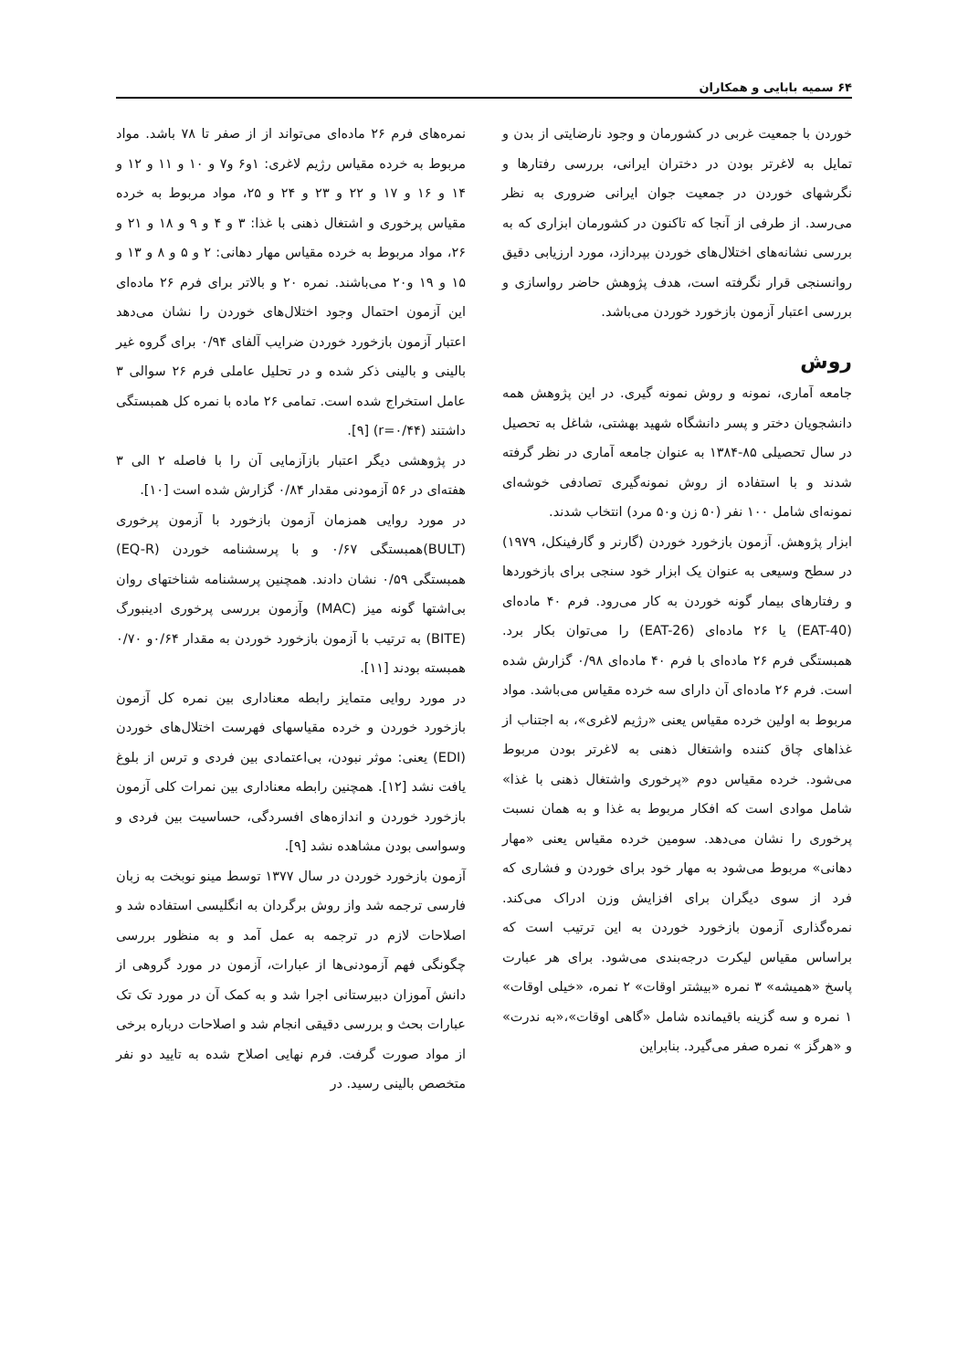۶۴ سمیه بابایی و همکاران
خوردن با جمعیت غربی در کشورمان و وجود نارضایتی از بدن و تمایل به لاغرتر بودن در دختران ایرانی، بررسی رفتارها و نگرشهای خوردن در جمعیت جوان ایرانی ضروری به نظر می‌رسد. از طرفی از آنجا که تاکنون در کشورمان ابزاری که به بررسی نشانه‌های اختلال‌های خوردن بپردازد، مورد ارزیابی دقیق روانسنجی قرار نگرفته است، هدف پژوهش حاضر رواسازی و بررسی اعتبار آزمون بازخورد خوردن می‌باشد.
روش
جامعه آماری، نمونه و روش نمونه گیری. در این پژوهش همه دانشجویان دختر و پسر دانشگاه شهید بهشتی، شاغل به تحصیل در سال تحصیلی ۸۵-۱۳۸۴ به عنوان جامعه آماری در نظر گرفته شدند و با استفاده از روش نمونه‌گیری تصادفی خوشه‌ای نمونه‌ای شامل ۱۰۰ نفر (۵۰ زن و۵۰ مرد) انتخاب شدند.
ابزار پژوهش. آزمون بازخورد خوردن (گارنر و گارفینکل، ۱۹۷۹) در سطح وسیعی به عنوان یک ابزار خود سنجی برای بازخوردها و رفتارهای بیمار گونه خوردن به کار می‌رود. فرم ۴۰ ماده‌ای (EAT-40) یا ۲۶ ماده‌ای (EAT-26) را می‌توان بکار برد. همبستگی فرم ۲۶ ماده‌ای با فرم ۴۰ ماده‌ای ۰/۹۸ گزارش شده است. فرم ۲۶ ماده‌ای آن دارای سه خرده مقیاس می‌باشد. مواد مربوط به اولین خرده مقیاس یعنی «رژیم لاغری»، به اجتناب از غذاهای چاق کننده واشتغال ذهنی به لاغرتر بودن مربوط می‌شود. خرده مقیاس دوم «پرخوری واشتغال ذهنی با غذا» شامل موادی است که افکار مربوط به غذا و به همان نسبت پرخوری را نشان می‌دهد. سومین خرده مقیاس یعنی «مهار دهانی» مربوط می‌شود به مهار خود برای خوردن و فشاری که فرد از سوی دیگران برای افزایش وزن ادراک می‌کند. نمره‌گذاری آزمون بازخورد خوردن به این ترتیب است که براساس مقیاس لیکرت درجه‌بندی می‌شود. برای هر عبارت پاسخ «همیشه» ۳ نمره «بیشتر اوقات» ۲ نمره، «خیلی اوقات» ۱ نمره و سه گزینه باقیمانده شامل «گاهی اوقات»،«به ندرت» و «هرگز » نمره صفر می‌گیرد. بنابراین
نمره‌های فرم ۲۶ ماده‌ای می‌تواند از از صفر تا ۷۸ باشد. مواد مربوط به خرده مقیاس رژیم لاغری: ۱و۶ و۷ و ۱۰ و ۱۱ و ۱۲ و ۱۴ و ۱۶ و ۱۷ و ۲۲ و ۲۳ و ۲۴ و ۲۵، مواد مربوط به خرده مقیاس پرخوری و اشتغال ذهنی با غذا: ۳ و ۴ و ۹ و ۱۸ و ۲۱ و ۲۶، مواد مربوط به خرده مقیاس مهار دهانی: ۲ و ۵ و ۸ و ۱۳ و ۱۵ و ۱۹ و۲۰ می‌باشند. نمره ۲۰ و بالاتر برای فرم ۲۶ ماده‌ای این آزمون احتمال وجود اختلال‌های خوردن را نشان می‌دهد اعتبار آزمون بازخورد خوردن ضرایب آلفای ۰/۹۴ برای گروه غیر بالینی و بالینی ذکر شده و در تحلیل عاملی فرم ۲۶ سوالی ۳ عامل استخراج شده است. تمامی ۲۶ ماده با نمره کل همبستگی داشتند (r=۰/۴۴) [۹].
در پژوهشی دیگر اعتبار بازآزمایی آن را با فاصله ۲ الی ۳ هفته‌ای در ۵۶ آزمودنی مقدار ۰/۸۴ گزارش شده است [۱۰].
در مورد روایی همزمان آزمون بازخورد با آزمون پرخوری (BULT)همبستگی ۰/۶۷ و با پرسشنامه خوردن (EQ-R) همبستگی ۰/۵۹ نشان دادند. همچنین پرسشنامه شناختهای روان بی‌اشتها گونه میز (MAC) وآزمون بررسی پرخوری ادینبورگ (BITE) به ترتیب با آزمون بازخورد خوردن به مقدار ۰/۶۴و ۰/۷۰ همبسته بودند [۱۱].
در مورد روایی متمایز رابطه معناداری بین نمره کل آزمون بازخورد خوردن و خرده مقیاسهای فهرست اختلال‌های خوردن (EDI) یعنی: موثر نبودن، بی‌اعتمادی بین فردی و ترس از بلوغ یافت نشد [۱۲]. همچنین رابطه معناداری بین نمرات کلی آزمون بازخورد خوردن و اندازه‌های افسردگی، حساسیت بین فردی و وسواسی بودن مشاهده نشد [۹].
آزمون بازخورد خوردن در سال ۱۳۷۷ توسط مینو نوبخت به زبان فارسی ترجمه شد واز روش برگردان به انگلیسی استفاده شد و اصلاحات لازم در ترجمه به عمل آمد و به منظور بررسی چگونگی فهم آزمودنی‌ها از عبارات، آزمون در مورد گروهی از دانش آموزان دبیرستانی اجرا شد و به کمک آن در مورد تک تک عبارات بحث و بررسی دقیقی انجام شد و اصلاحات درباره برخی از مواد صورت گرفت. فرم نهایی اصلاح شده به تایید دو نفر متخصص بالینی رسید. در